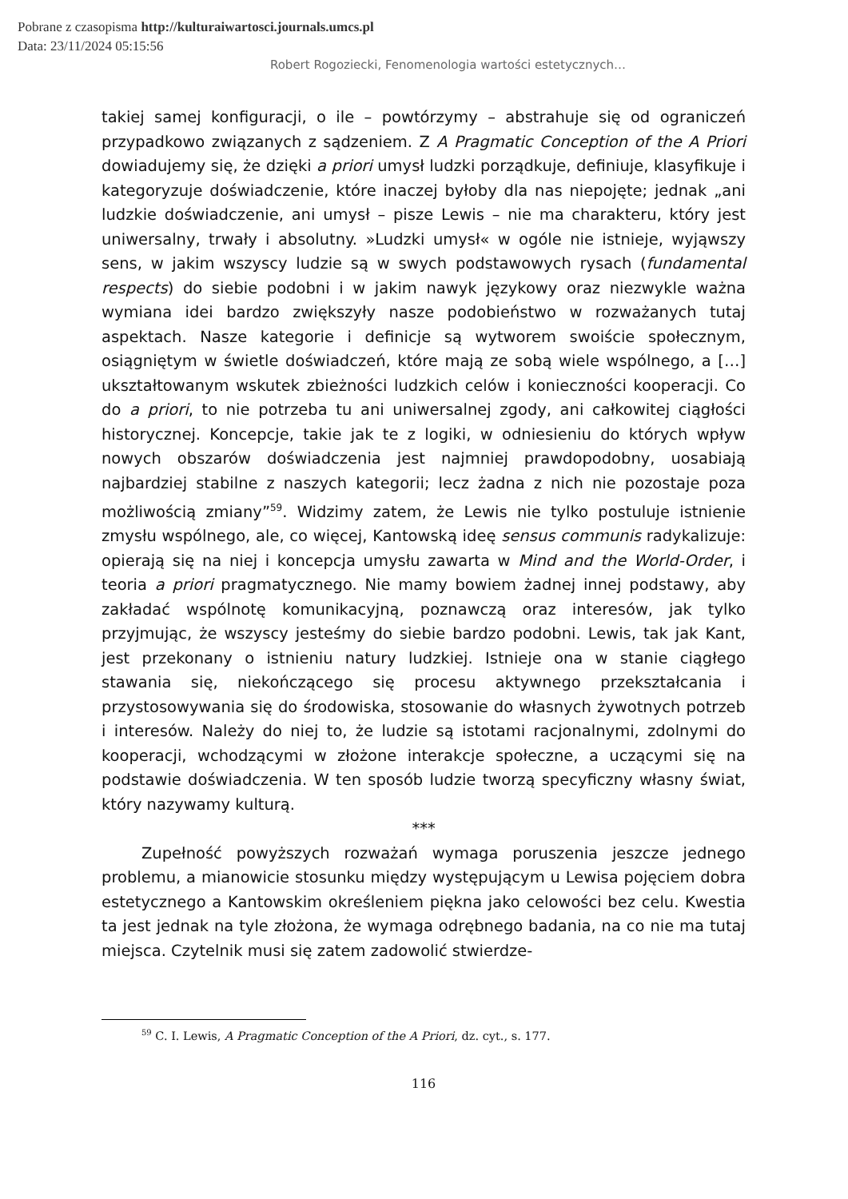Pobrane z czasopisma http://kulturaiwartosci.journals.umcs.pl
Data: 23/11/2024 05:15:56
Robert Rogoziecki, Fenomenologia wartości estetycznych…
takiej samej konfiguracji, o ile – powtórzymy – abstrahuje się od ograniczeń przypadkowo związanych z sądzeniem. Z A Pragmatic Conception of the A Priori dowiadujemy się, że dzięki a priori umysł ludzki porządkuje, definiuje, klasyfikuje i kategoryzuje doświadczenie, które inaczej byłoby dla nas niepojęte; jednak „ani ludzkie doświadczenie, ani umysł – pisze Lewis – nie ma charakteru, który jest uniwersalny, trwały i absolutny. »Ludzki umysł« w ogóle nie istnieje, wyjąwszy sens, w jakim wszyscy ludzie są w swych podstawowych rysach (fundamental respects) do siebie podobni i w jakim nawyk językowy oraz niezwykle ważna wymiana idei bardzo zwiększyły nasze podobieństwo w rozważanych tutaj aspektach. Nasze kategorie i definicje są wytworem swoiście społecznym, osiągniętym w świetle doświadczeń, które mają ze sobą wiele wspólnego, a […] ukształtowanym wskutek zbieżności ludzkich celów i konieczności kooperacji. Co do a priori, to nie potrzeba tu ani uniwersalnej zgody, ani całkowitej ciągłości historycznej. Koncepcje, takie jak te z logiki, w odniesieniu do których wpływ nowych obszarów doświadczenia jest najmniej prawdopodobny, uosabiają najbardziej stabilne z naszych kategorii; lecz żadna z nich nie pozostaje poza możliwością zmiany”<sup>59</sup>. Widzimy zatem, że Lewis nie tylko postuluje istnienie zmysłu wspólnego, ale, co więcej, Kantowską ideę sensus communis radykalizuje: opierają się na niej i koncepcja umysłu zawarta w Mind and the World-Order, i teoria a priori pragmatycznego. Nie mamy bowiem żadnej innej podstawy, aby zakładać wspólnotę komunikacyjną, poznawczą oraz interesów, jak tylko przyjmując, że wszyscy jesteśmy do siebie bardzo podobni. Lewis, tak jak Kant, jest przekonany o istnieniu natury ludzkiej. Istnieje ona w stanie ciągłego stawania się, niekończącego się procesu aktywnego przekształcania i przystosowywania się do środowiska, stosowanie do własnych żywotnych potrzeb i interesów. Należy do niej to, że ludzie są istotami racjonalnymi, zdolnymi do kooperacji, wchodzącymi w złożone interakcje społeczne, a uczącymi się na podstawie doświadczenia. W ten sposób ludzie tworzą specyficzny własny świat, który nazywamy kulturą.
***
Zupełność powyższych rozważań wymaga poruszenia jeszcze jednego problemu, a mianowicie stosunku między występującym u Lewisa pojęciem dobra estetycznego a Kantowskim określeniem piękna jako celowości bez celu. Kwestia ta jest jednak na tyle złożona, że wymaga odrębnego badania, na co nie ma tutaj miejsca. Czytelnik musi się zatem zadowolić stwierdze-
<sup>59</sup> C. I. Lewis, A Pragmatic Conception of the A Priori, dz. cyt., s. 177.
116